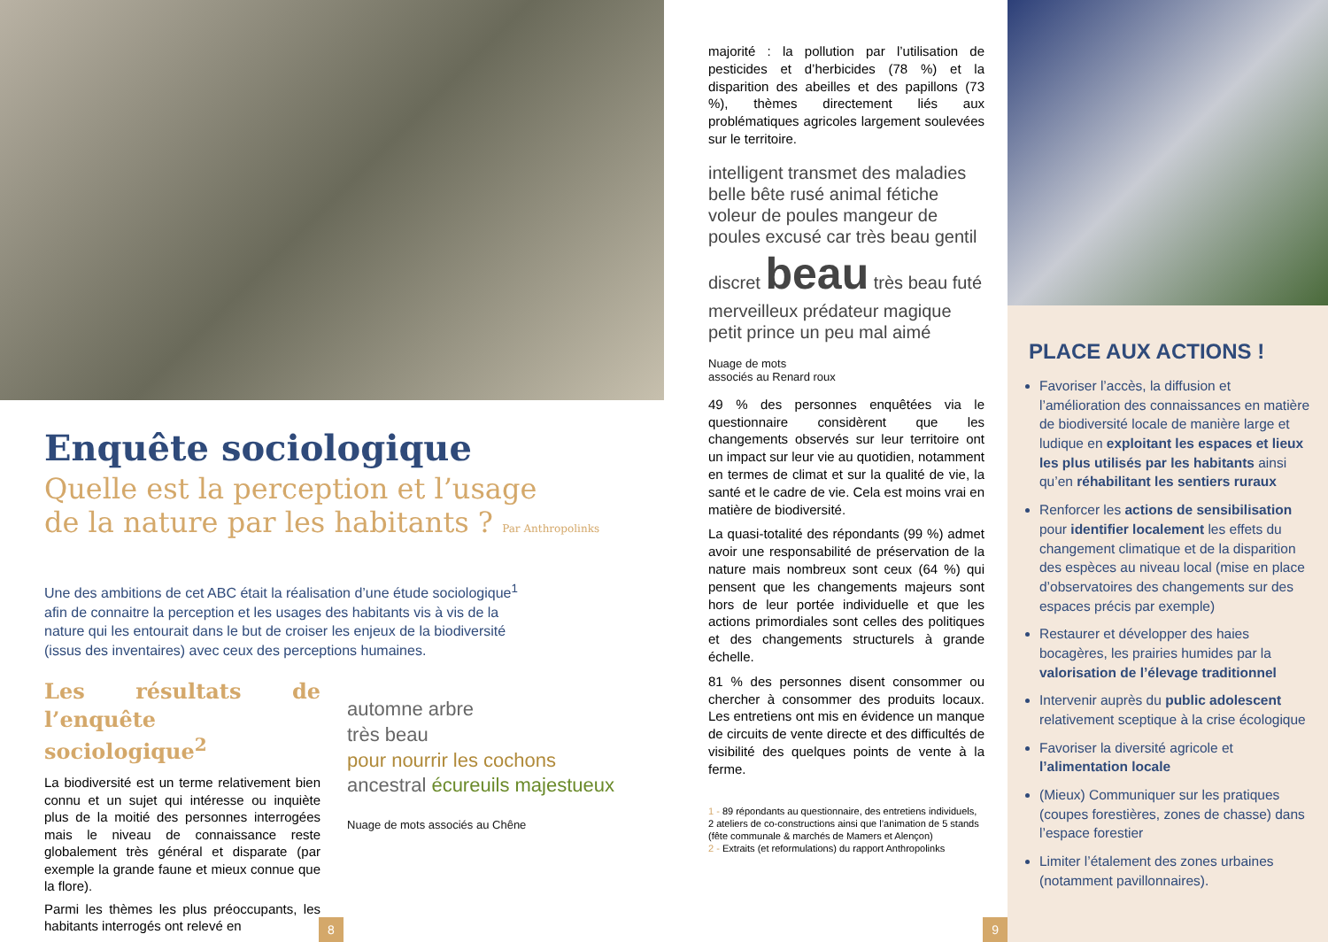Enquête sociologique
Quelle est la perception et l’usage
de la nature par les habitants ? Par Anthropolinks
Une des ambitions de cet ABC était la réalisation d’une étude sociologique<sup>1</sup> afin de connaitre la perception et les usages des habitants vis à vis de la nature qui les entourait dans le but de croiser les enjeux de la biodiversité (issus des inventaires) avec ceux des perceptions humaines.
Les résultats de l’enquête sociologique<sup>2</sup>
La biodiversité est un terme relativement bien connu et un sujet qui intéresse ou inquiète plus de la moitié des personnes interrogées mais le niveau de connaissance reste globalement très général et disparate (par exemple la grande faune et mieux connue que la flore).
Parmi les thèmes les plus préoccupants, les habitants interrogés ont relevé en
automne arbre
très beau
pour nourrir les cochons
ancestral écureuils majestueux
Nuage de mots associés au Chêne
8
majorité : la pollution par l’utilisation de pesticides et d’herbicides (78 %) et la disparition des abeilles et des papillons (73 %), thèmes directement liés aux problématiques agricoles largement soulevées sur le territoire.
intelligent transmet des maladies belle bête rusé animal fétiche voleur de poules mangeur de poules excusé car très beau gentil discret beau très beau futé merveilleux prédateur magique petit prince un peu mal aimé
Nuage de mots
associés au Renard roux
49 % des personnes enquêtées via le questionnaire considèrent que les changements observés sur leur territoire ont un impact sur leur vie au quotidien, notamment en termes de climat et sur la qualité de vie, la santé et le cadre de vie. Cela est moins vrai en matière de biodiversité.
La quasi-totalité des répondants (99 %) admet avoir une responsabilité de préservation de la nature mais nombreux sont ceux (64 %) qui pensent que les changements majeurs sont hors de leur portée individuelle et que les actions primordiales sont celles des politiques et des changements structurels à grande échelle.
81 % des personnes disent consommer ou chercher à consommer des produits locaux. Les entretiens ont mis en évidence un manque de circuits de vente directe et des difficultés de visibilité des quelques points de vente à la ferme.
1 - 89 répondants au questionnaire, des entretiens individuels, 2 ateliers de co-constructions ainsi que l’animation de 5 stands (fête communale & marchés de Mamers et Alençon)
2 - Extraits (et reformulations) du rapport Anthropolinks
9
PLACE AUX ACTIONS !
Favoriser l’accès, la diffusion et l’amélioration des connaissances en matière de biodiversité locale de manière large et ludique en exploitant les espaces et lieux les plus utilisés par les habitants ainsi qu’en réhabilitant les sentiers ruraux
Renforcer les actions de sensibilisation pour identifier localement les effets du changement climatique et de la disparition des espèces au niveau local (mise en place d’observatoires des changements sur des espaces précis par exemple)
Restaurer et développer des haies bocagères, les prairies humides par la valorisation de l’élevage traditionnel
Intervenir auprès du public adolescent relativement sceptique à la crise écologique
Favoriser la diversité agricole et l’alimentation locale
(Mieux) Communiquer sur les pratiques (coupes forestières, zones de chasse) dans l’espace forestier
Limiter l’étalement des zones urbaines (notamment pavillonnaires).